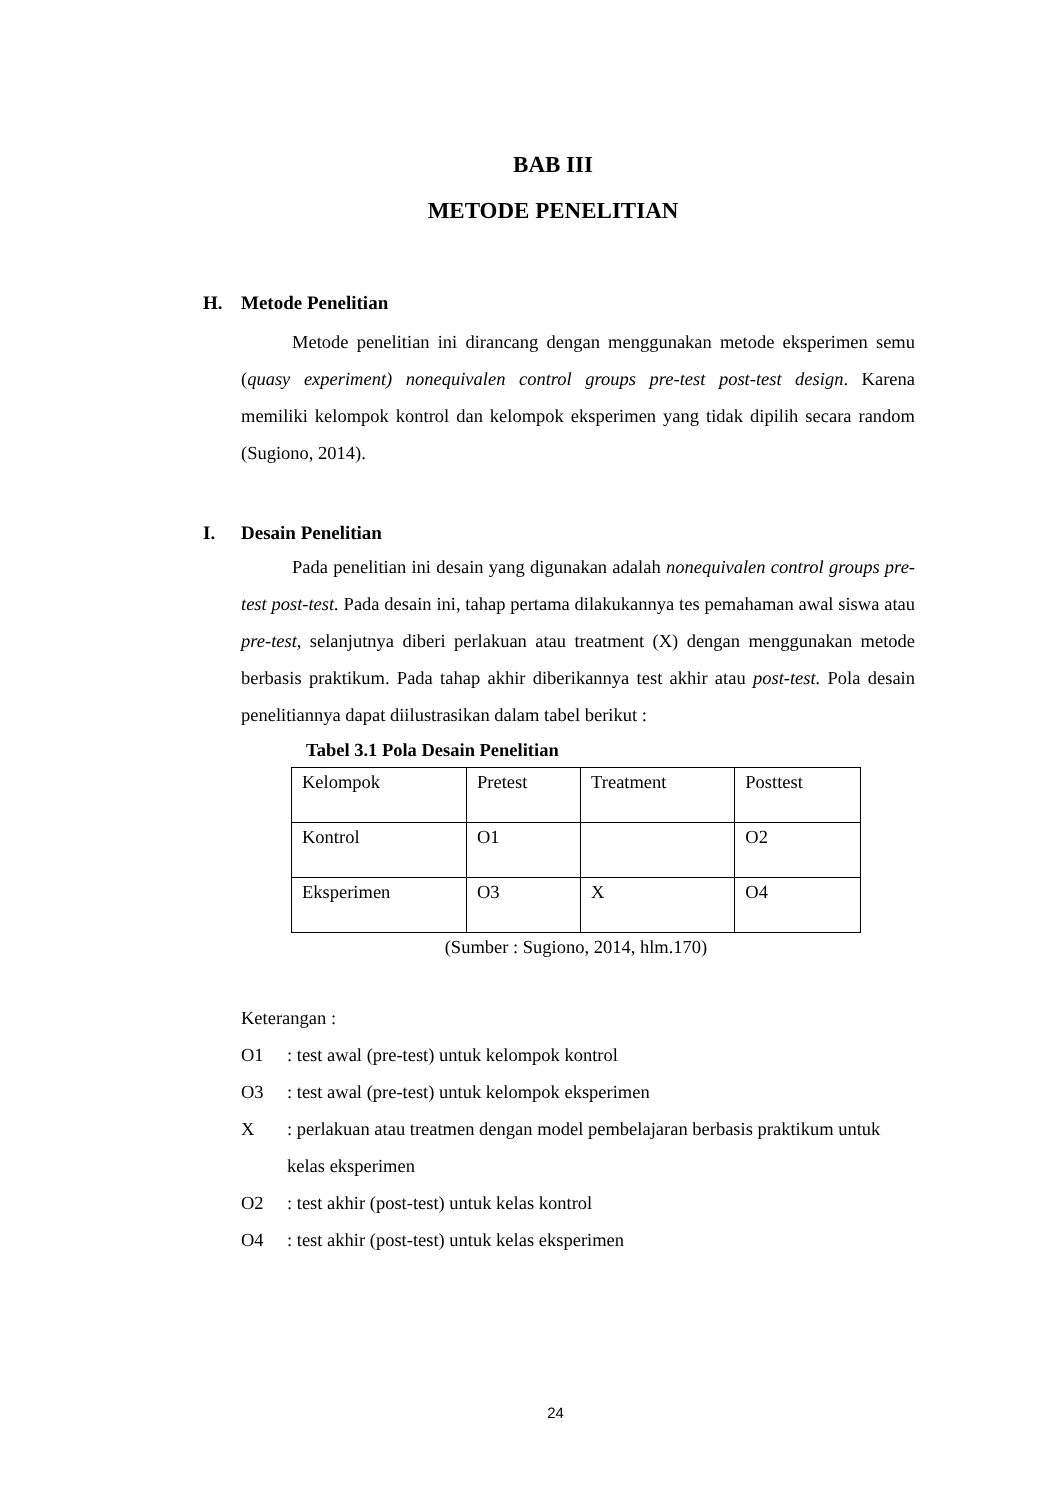BAB III
METODE PENELITIAN
H. Metode Penelitian
Metode penelitian ini dirancang dengan menggunakan metode eksperimen semu (quasy experiment) nonequivalen control groups pre-test post-test design. Karena memiliki kelompok kontrol dan kelompok eksperimen yang tidak dipilih secara random (Sugiono, 2014).
I. Desain Penelitian
Pada penelitian ini desain yang digunakan adalah nonequivalen control groups pre-test post-test. Pada desain ini, tahap pertama dilakukannya tes pemahaman awal siswa atau pre-test, selanjutnya diberi perlakuan atau treatment (X) dengan menggunakan metode berbasis praktikum. Pada tahap akhir diberikannya test akhir atau post-test. Pola desain penelitiannya dapat diilustrasikan dalam tabel berikut :
Tabel 3.1 Pola Desain Penelitian
| Kelompok | Pretest | Treatment | Posttest |
| Kontrol | O1 | | O2 |
| Eksperimen | O3 | X | O4 |
(Sumber : Sugiono, 2014, hlm.170)
Keterangan :
O1: test awal (pre-test) untuk kelompok kontrol
O3: test awal (pre-test) untuk kelompok eksperimen
X: perlakuan atau treatmen dengan model pembelajaran berbasis praktikum untuk kelas eksperimen
O2: test akhir (post-test) untuk kelas kontrol
O4: test akhir (post-test) untuk kelas eksperimen
24